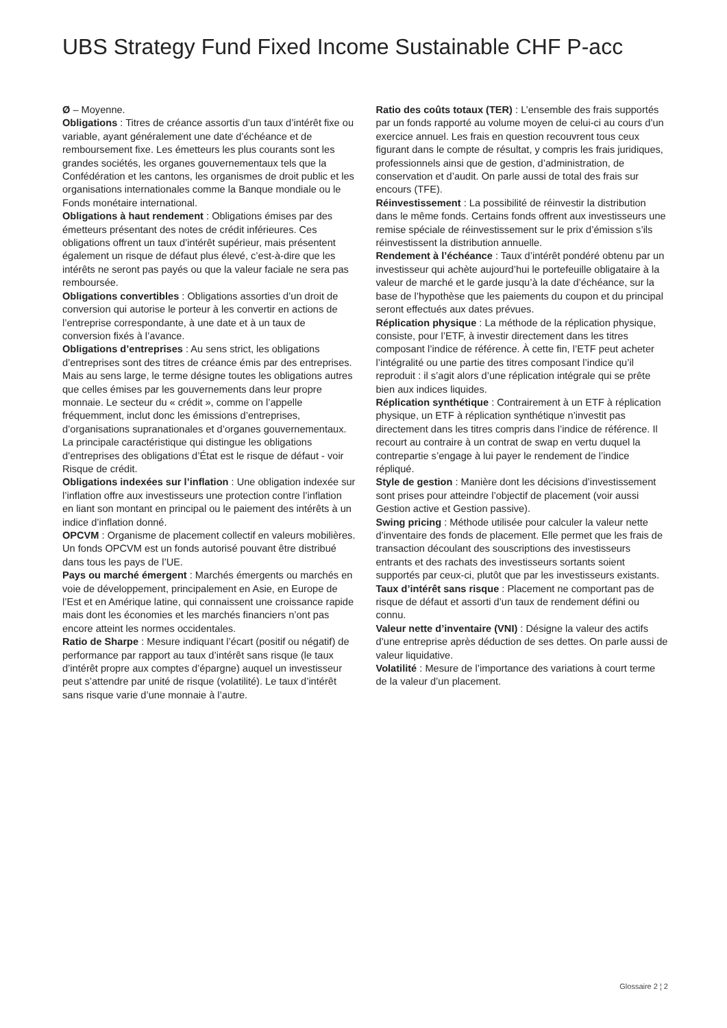UBS Strategy Fund Fixed Income Sustainable CHF P-acc
Ø – Moyenne.
Obligations : Titres de créance assortis d’un taux d’intérêt fixe ou variable, ayant généralement une date d’échéance et de remboursement fixe. Les émetteurs les plus courants sont les grandes sociétés, les organes gouvernementaux tels que la Confédération et les cantons, les organismes de droit public et les organisations internationales comme la Banque mondiale ou le Fonds monétaire international.
Obligations à haut rendement : Obligations émises par des émetteurs présentant des notes de crédit inférieures. Ces obligations offrent un taux d’intérêt supérieur, mais présentent également un risque de défaut plus élevé, c’est-à-dire que les intérêts ne seront pas payés ou que la valeur faciale ne sera pas remboursée.
Obligations convertibles : Obligations assorties d’un droit de conversion qui autorise le porteur à les convertir en actions de l’entreprise correspondante, à une date et à un taux de conversion fixés à l’avance.
Obligations d’entreprises : Au sens strict, les obligations d’entreprises sont des titres de créance émis par des entreprises. Mais au sens large, le terme désigne toutes les obligations autres que celles émises par les gouvernements dans leur propre monnaie. Le secteur du « crédit », comme on l’appelle fréquemment, inclut donc les émissions d’entreprises, d’organisations supranationales et d’organes gouvernementaux. La principale caractéristique qui distingue les obligations d’entreprises des obligations d’État est le risque de défaut - voir Risque de crédit.
Obligations indexées sur l’inflation : Une obligation indexée sur l’inflation offre aux investisseurs une protection contre l’inflation en liant son montant en principal ou le paiement des intérêts à un indice d’inflation donné.
OPCVM : Organisme de placement collectif en valeurs mobilières. Un fonds OPCVM est un fonds autorisé pouvant être distribué dans tous les pays de l’UE.
Pays ou marché émergent : Marchés émergents ou marchés en voie de développement, principalement en Asie, en Europe de l’Est et en Amérique latine, qui connaissent une croissance rapide mais dont les économies et les marchés financiers n’ont pas encore atteint les normes occidentales.
Ratio de Sharpe : Mesure indiquant l’écart (positif ou négatif) de performance par rapport au taux d’intérêt sans risque (le taux d’intérêt propre aux comptes d’épargne) auquel un investisseur peut s’attendre par unité de risque (volatilité). Le taux d’intérêt sans risque varie d’une monnaie à l’autre.
Ratio des coûts totaux (TER) : L’ensemble des frais supportés par un fonds rapporté au volume moyen de celui-ci au cours d’un exercice annuel. Les frais en question recouvrent tous ceux figurant dans le compte de résultat, y compris les frais juridiques, professionnels ainsi que de gestion, d’administration, de conservation et d’audit. On parle aussi de total des frais sur encours (TFE).
Réinvestissement : La possibilité de réinvestir la distribution dans le même fonds. Certains fonds offrent aux investisseurs une remise spéciale de réinvestissement sur le prix d’émission s’ils réinvestissent la distribution annuelle.
Rendement à l’échéance : Taux d’intérêt pondéré obtenu par un investisseur qui achète aujourd’hui le portefeuille obligataire à la valeur de marché et le garde jusqu’à la date d’échéance, sur la base de l’hypothèse que les paiements du coupon et du principal seront effectués aux dates prévues.
Réplication physique : La méthode de la réplication physique, consiste, pour l’ETF, à investir directement dans les titres composant l’indice de référence. À cette fin, l’ETF peut acheter l’intégralité ou une partie des titres composant l’indice qu’il reproduit : il s’agit alors d’une réplication intégrale qui se prête bien aux indices liquides.
Réplication synthétique : Contrairement à un ETF à réplication physique, un ETF à réplication synthétique n’investit pas directement dans les titres compris dans l’indice de référence. Il recourt au contraire à un contrat de swap en vertu duquel la contrepartie s’engage à lui payer le rendement de l’indice répliqué.
Style de gestion : Manière dont les décisions d’investissement sont prises pour atteindre l’objectif de placement (voir aussi Gestion active et Gestion passive).
Swing pricing : Méthode utilisée pour calculer la valeur nette d’inventaire des fonds de placement. Elle permet que les frais de transaction découlant des souscriptions des investisseurs entrants et des rachats des investisseurs sortants soient supportés par ceux-ci, plutôt que par les investisseurs existants.
Taux d’intérêt sans risque : Placement ne comportant pas de risque de défaut et assorti d’un taux de rendement défini ou connu.
Valeur nette d’inventaire (VNI) : Désigne la valeur des actifs d’une entreprise après déduction de ses dettes. On parle aussi de valeur liquidative.
Volatilité : Mesure de l’importance des variations à court terme de la valeur d’un placement.
Glossaire 2 ¦ 2